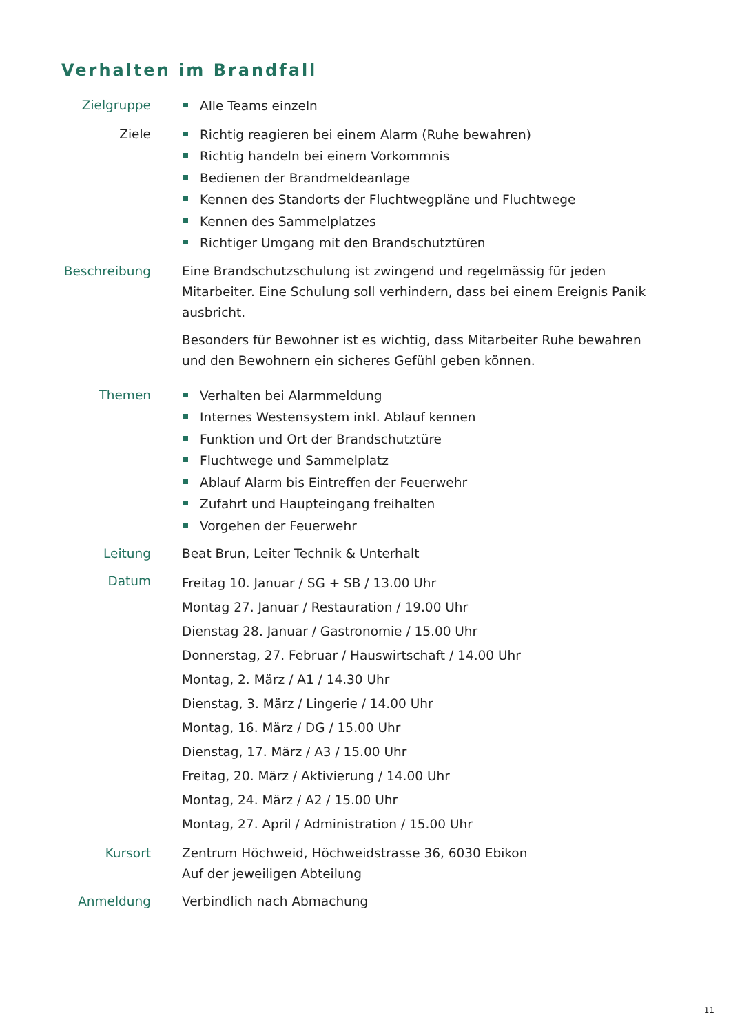Verhalten im Brandfall
Zielgruppe
Alle Teams einzeln
Ziele
Richtig reagieren bei einem Alarm (Ruhe bewahren)
Richtig handeln bei einem Vorkommnis
Bedienen der Brandmeldeanlage
Kennen des Standorts der Fluchtwegpläne und Fluchtwege
Kennen des Sammelplatzes
Richtiger Umgang mit den Brandschutztüren
Beschreibung Eine Brandschutzschulung ist zwingend und regelmässig für jeden Mitarbeiter. Eine Schulung soll verhindern, dass bei einem Ereignis Panik ausbricht.
Besonders für Bewohner ist es wichtig, dass Mitarbeiter Ruhe bewahren und den Bewohnern ein sicheres Gefühl geben können.
Themen
Verhalten bei Alarmmeldung
Internes Westensystem inkl. Ablauf kennen
Funktion und Ort der Brandschutztüre
Fluchtwege und Sammelplatz
Ablauf Alarm bis Eintreffen der Feuerwehr
Zufahrt und Haupteingang freihalten
Vorgehen der Feuerwehr
Leitung Beat Brun, Leiter Technik & Unterhalt
Datum
Freitag 10. Januar / SG + SB / 13.00 Uhr
Montag 27. Januar / Restauration / 19.00 Uhr
Dienstag 28. Januar / Gastronomie / 15.00 Uhr
Donnerstag, 27. Februar / Hauswirtschaft / 14.00 Uhr
Montag, 2. März / A1 / 14.30 Uhr
Dienstag, 3. März / Lingerie / 14.00 Uhr
Montag, 16. März / DG / 15.00 Uhr
Dienstag, 17. März / A3 / 15.00 Uhr
Freitag, 20. März / Aktivierung / 14.00 Uhr
Montag, 24. März / A2 / 15.00 Uhr
Montag, 27. April / Administration / 15.00 Uhr
Kursort Zentrum Höchweid, Höchweidstrasse 36, 6030 Ebikon
Auf der jeweiligen Abteilung
Anmeldung Verbindlich nach Abmachung
11